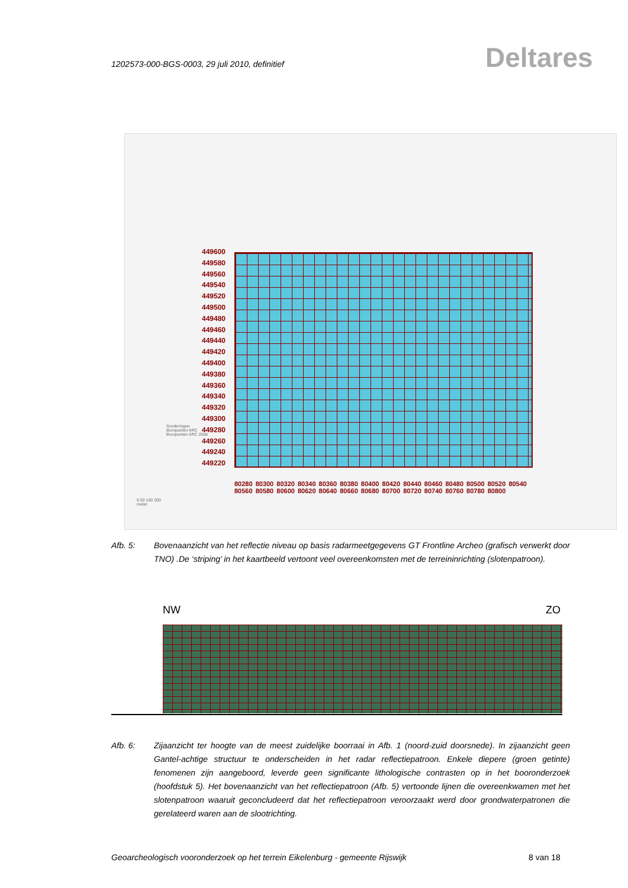1202573-000-BGS-0003, 29 juli 2010, definitief
Deltares
449600
449580
449560
449540
449520
449500
449480
449460
449440
449420
449400
449380
449360
449340
449320
449300
449280
449260
449240
449220
80280 80300 80320 80340 80360 80380 80400 80420 80440 80460 80480 80500 80520 80540 80560 80580 80600 80620 80640 80660 80680 80700 80720 80740 80760 80780 80800
Sonderingen
Boorpunten ARC
Boorpunten ARC 2006
0 50 100 200
meter
Afb. 5: Bovenaanzicht van het reflectie niveau op basis radarmeetgegevens GT Frontline Archeo (grafisch verwerkt door TNO) .De ‘striping’ in het kaartbeeld vertoont veel overeenkomsten met de terreininrichting (slotenpatroon).
NW ZO
Afb. 6: Zijaanzicht ter hoogte van de meest zuidelijke boorraai in Afb. 1 (noord-zuid doorsnede). In zijaanzicht geen Gantel-achtige structuur te onderscheiden in het radar reflectiepatroon. Enkele diepere (groen getinte) fenomenen zijn aangeboord, leverde geen significante lithologische contrasten op in het booronderzoek (hoofdstuk 5). Het bovenaanzicht van het reflectiepatroon (Afb. 5) vertoonde lijnen die overeenkwamen met het slotenpatroon waaruit geconcludeerd dat het reflectiepatroon veroorzaakt werd door grondwaterpatronen die gerelateerd waren aan de slootrichting.
Geoarcheologisch vooronderzoek op het terrein Eikelenburg - gemeente Rijswijk
8 van 18